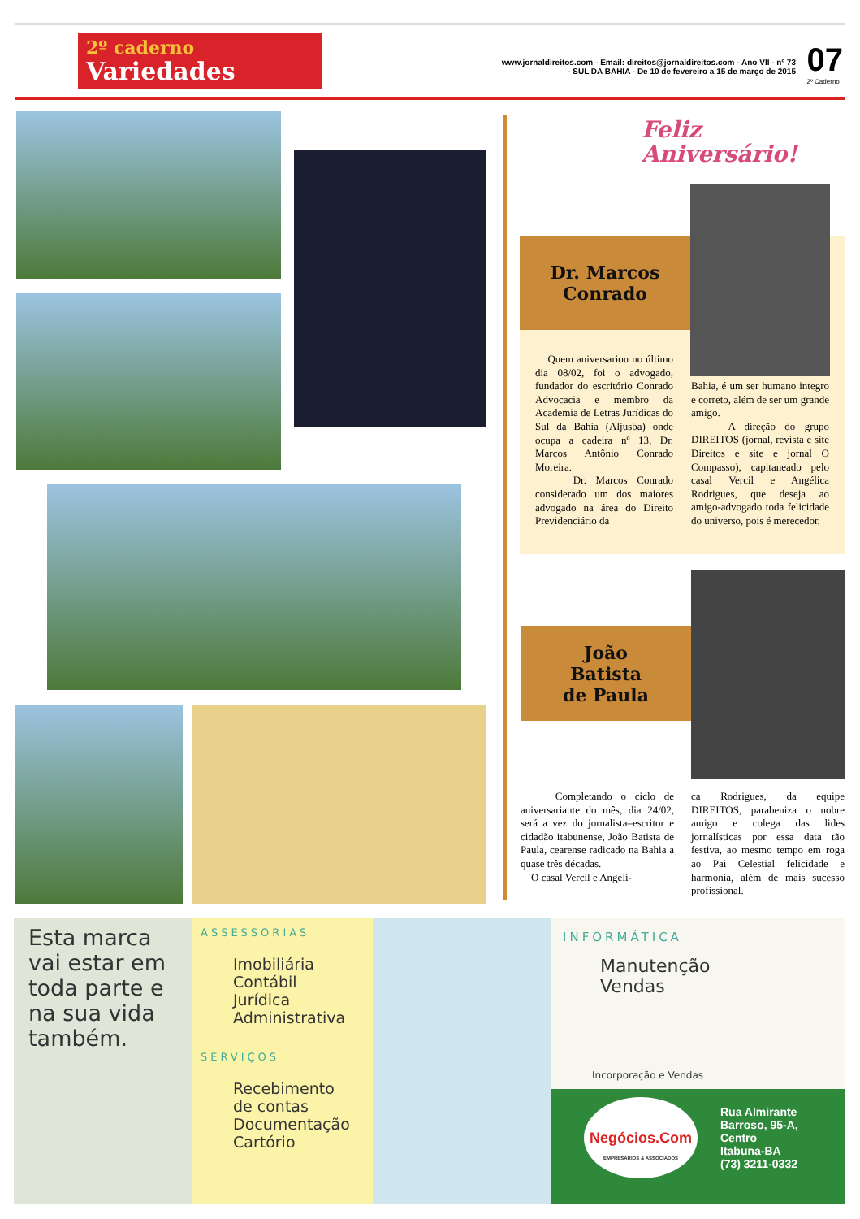2º caderno
Variedades
www.jornaldireitos.com - Email: direitos@jornaldireitos.com - Ano VII - nº 73
- SUL DA BAHIA - De 10 de fevereiro a 15 de março de 2015
07
2º Caderno
Feliz
Aniversário!
Dr. Marcos
Conrado
Quem aniversariou no último dia 08/02, foi o advogado, fundador do escritório Conrado Advocacia e membro da Academia de Letras Jurídicas do Sul da Bahia (Aljusba) onde ocupa a cadeira nº 13, Dr. Marcos Antônio Conrado Moreira.
Dr. Marcos Conrado considerado um dos maiores advogado na área do Direito Previdenciário da
Bahia, é um ser humano integro e correto, além de ser um grande amigo.
A direção do grupo DIREITOS (jornal, revista e site Direitos e site e jornal O Compasso), capitaneado pelo casal Vercil e Angélica Rodrigues, que deseja ao amigo-advogado toda felicidade do universo, pois é merecedor.
João
Batista
de Paula
Completando o ciclo de aniversariante do mês, dia 24/02, será a vez do jornalista–escritor e cidadão itabunense, João Batista de Paula, cearense radicado na Bahia a quase três décadas.
O casal Vercil e Angéli-
ca Rodrigues, da equipe DIREITOS, parabeniza o nobre amigo e colega das lides jornalísticas por essa data tão festiva, ao mesmo tempo em roga ao Pai Celestial felicidade e harmonia, além de mais sucesso profissional.
Esta marca vai estar em toda parte e na sua vida também.
ASSESSORIAS
Imobiliária
Contábil
Jurídica
Administrativa
SERVIÇOS
Recebimento
de contas
Documentação
Cartório
INFORMÁTICA
Manutenção
Vendas
Incorporação e Vendas
Negócios.Com
EMPRESÁRIOS & ASSOCIADOS
Rua Almirante
Barroso, 95-A,
Centro
Itabuna-BA
(73) 3211-0332